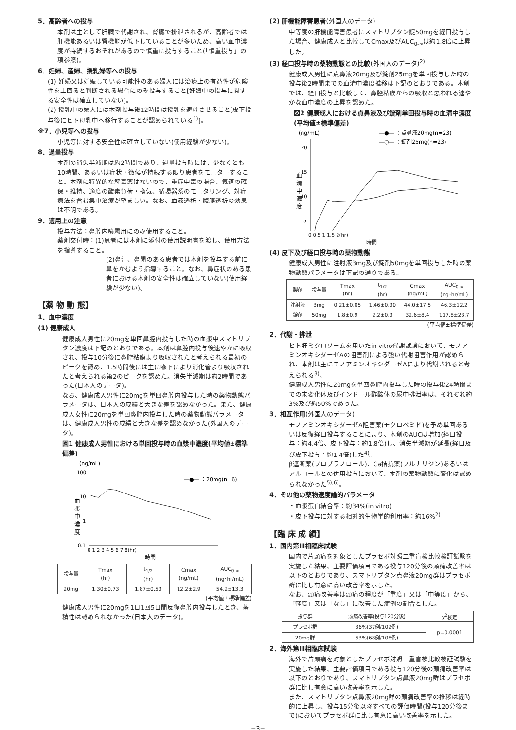5．高齢者への投与
本剤は主として肝臓で代謝され、腎臓で排泄されるが、高齢者では肝機能あるいは腎機能が低下していることが多いため、高い血中濃度が持続するおそれがあるので慎重に投与すること(「慎重投与」の項参照)。
6．妊婦、産婦、授乳婦等への投与
(1) 妊婦又は妊娠している可能性のある婦人には治療上の有益性が危険性を上回ると判断される場合にのみ投与すること[妊娠中の投与に関する安全性は確立していない]。
(2) 授乳中の婦人には本剤投与後12時間は授乳を避けさせること[皮下投与後にヒト母乳中へ移行することが認められている<sup>1)</sup>]。
※7．小児等への投与
小児等に対する安全性は確立していない(使用経験が少ない)。
8．過量投与
本剤の消失半減期は約2時間であり、過量投与時には、少なくとも10時間、あるいは症状・徴候が持続する限り患者をモニターすること。本剤に特異的な解毒薬はないので、重症中毒の場合、気道の確保・維持、適度の酸素負荷・換気、循環器系のモニタリング、対症療法を含む集中治療が望ましい。なお、血液透析・腹膜透析の効果は不明である。
9．適用上の注意
投与方法：鼻腔内噴霧用にのみ使用すること。
薬剤交付時：(1)患者には本剤に添付の使用説明書を渡し、使用方法を指導すること。
(2)鼻汁、鼻閉のある患者では本剤を投与する前に鼻をかむよう指導すること。なお、鼻症状のある患者における本剤の安全性は確立していない(使用経験が少ない)。
【薬 物 動 態】
1．血中濃度
(1) 健康成人
健康成人男性に20mgを単回鼻腔内投与した時の血漿中スマトリプタン濃度は下記のとおりである。本剤は鼻腔内投与後速やかに吸収され、投与10分後に鼻腔粘膜より吸収されたと考えられる最初のピークを認め、1.5時間後には主に嚥下により消化管より吸収されたと考えられる第2のピークを認めた。消失半減期は約2時間であった(日本人のデータ)。
なお、健康成人男性に20mgを単回鼻腔内投与した時の薬物動態パラメータは、日本人の成績と大きな差を認めなかった。また、健康成人女性に20mgを単回鼻腔内投与した時の薬物動態パラメータは、健康成人男性の成績と大きな差を認めなかった(外国人のデータ)。
図1 健康成人男性における単回投与時の血漿中濃度(平均値±標準偏差)
(ng/mL)
100
10
1
0.1
血
漿
中
濃
度
—●— ：20mg(n=6)
0 1 2 3 4 5 6 7 8(hr)
時間
| 投与量 | Tmax (hr) | t<sub>1/2</sub> (hr) | Cmax (ng/mL) | AUC<sub>0-∞</sub> (ng･hr/mL) |
| --- | --- | --- | --- | --- |
| 20mg | 1.30±0.73 | 1.87±0.53 | 12.2±2.9 | 54.2±13.3 |
(平均値±標準偏差)
健康成人男性に20mgを1日1回5日間反復鼻腔内投与したとき、蓄積性は認められなかった(日本人のデータ)。
(2) 肝機能障害患者(外国人のデータ)
中等度の肝機能障害患者にスマトリプタン錠50mgを経口投与した場合、健康成人と比較してCmax及びAUC<sub>0-∞</sub>は約1.8倍に上昇した。
(3) 経口投与時の薬物動態との比較(外国人のデータ)<sup>2)</sup>
健康成人男性に点鼻液20mg及び錠剤25mgを単回投与した時の投与後2時間までの血清中濃度推移は下記のとおりである。本剤では、経口投与と比較して、鼻腔粘膜からの吸収と思われる速やかな血中濃度の上昇を認めた。
図2 健康成人における点鼻液及び錠剤単回投与時の血清中濃度(平均値±標準偏差)
(ng/mL)
—●— ：点鼻液20mg(n=23)
—○— ：錠剤25mg(n=23)
20
15
10
5
血
清
中
濃
度
0 0.5 1 1.5 2(hr)
時間
(4) 皮下及び経口投与時の薬物動態
健康成人男性に注射液3mg及び錠剤50mgを単回投与した時の薬物動態パラメータは下記の通りである。
| 製剤 | 投与量 | Tmax (hr) | t<sub>1/2</sub> (hr) | Cmax (ng/mL) | AUC<sub>0-∞</sub> (ng･hr/mL) |
| --- | --- | --- | --- | --- | --- |
| 注射液 | 3mg | 0.21±0.05 | 1.46±0.30 | 44.0±17.5 | 46.3±12.2 |
| 錠剤 | 50mg | 1.8±0.9 | 2.2±0.3 | 32.6±8.4 | 117.8±23.7 |
(平均値±標準偏差)
2．代謝・排泄
ヒト肝ミクロソームを用いたin vitro代謝試験において、モノアミンオキシダーゼAの阻害剤による強い代謝阻害作用が認められ、本剤は主にモノアミンオキシダーゼAにより代謝されると考えられる<sup>3)</sup>。
健康成人男性に20mgを単回鼻腔内投与した時の投与後24時間までの未変化体及びインドール酢酸体の尿中排泄率は、それぞれ約3%及び約50%であった。
3．相互作用(外国人のデータ)
モノアミンオキシダーゼA阻害薬(モクロベミド)を予め単回あるいは反復経口投与することにより、本剤のAUCは増加(経口投与：約4.4倍、皮下投与：約1.8倍)し、消失半減期が延長(経口及び皮下投与：約1.4倍)した<sup>4)</sup>。
β遮断薬(プロプラノロール)、Ca拮抗薬(フルナリジン)あるいはアルコールとの併用投与において、本剤の薬物動態に変化は認められなかった<sup>5),6)</sup>。
4．その他の薬物速度論的パラメータ
・血漿蛋白結合率：約34%(in vitro)
・皮下投与に対する相対的生物学的利用率：約16%<sup>2)</sup>
【臨 床 成 績】
1．国内第Ⅲ相臨床試験
国内で片頭痛を対象としたプラセボ対照二重盲検比較検証試験を実施した結果、主要評価項目である投与120分後の頭痛改善率は以下のとおりであり、スマトリプタン点鼻液20mg群はプラセボ群に比し有意に高い改善率を示した。
なお、頭痛改善率は頭痛の程度が「重度」又は「中等度」から、「軽度」又は「なし」に改善した症例の割合とした。
| 投与群 | 頭痛改善率(投与120分後) | χ<sup>2</sup>検定 |
| --- | --- | --- |
| プラセボ群 | 36%(37例/102例) | p=0.0001 |
| 20mg群 | 63%(68例/108例) | |
2．海外第Ⅲ相臨床試験
海外で片頭痛を対象としたプラセボ対照二重盲検比較検証試験を実施した結果、主要評価項目である投与120分後の頭痛改善率は以下のとおりであり、スマトリプタン点鼻液20mg群はプラセボ群に比し有意に高い改善率を示した。
また、スマトリプタン点鼻液20mg群の頭痛改善率の推移は経時的に上昇し、投与15分後以降すべての評価時間(投与120分後まで)においてプラセボ群に比し有意に高い改善率を示した。
−3−